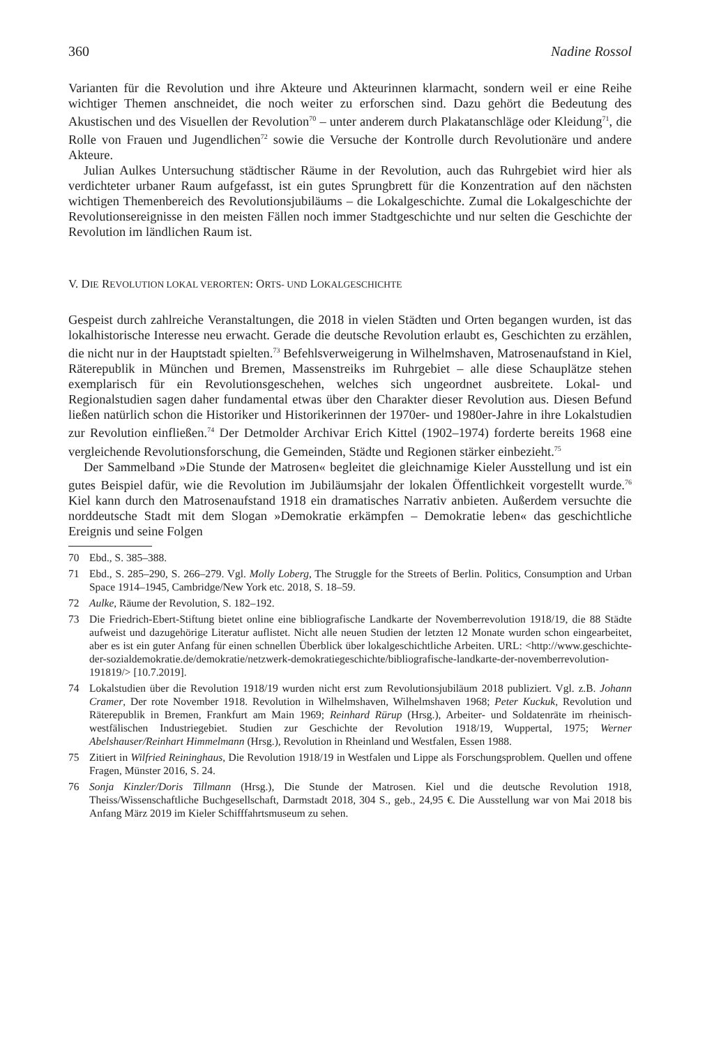360 Nadine Rossol
Varianten für die Revolution und ihre Akteure und Akteurinnen klarmacht, sondern weil er eine Reihe wichtiger Themen anschneidet, die noch weiter zu erforschen sind. Dazu gehört die Bedeutung des Akustischen und des Visuellen der Revolution<sup>70</sup> – unter anderem durch Plakatanschläge oder Kleidung<sup>71</sup>, die Rolle von Frauen und Jugendlichen<sup>72</sup> sowie die Versuche der Kontrolle durch Revolutionäre und andere Akteure.
Julian Aulkes Untersuchung städtischer Räume in der Revolution, auch das Ruhrgebiet wird hier als verdichteter urbaner Raum aufgefasst, ist ein gutes Sprungbrett für die Konzentration auf den nächsten wichtigen Themenbereich des Revolutionsjubiläums – die Lokalgeschichte. Zumal die Lokalgeschichte der Revolutionsereignisse in den meisten Fällen noch immer Stadtgeschichte und nur selten die Geschichte der Revolution im ländlichen Raum ist.
V. DIE REVOLUTION LOKAL VERORTEN: ORTS- UND LOKALGESCHICHTE
Gespeist durch zahlreiche Veranstaltungen, die 2018 in vielen Städten und Orten begangen wurden, ist das lokalhistorische Interesse neu erwacht. Gerade die deutsche Revolution erlaubt es, Geschichten zu erzählen, die nicht nur in der Hauptstadt spielten.<sup>73</sup> Befehlsverweigerung in Wilhelmshaven, Matrosenaufstand in Kiel, Räterepublik in München und Bremen, Massenstreiks im Ruhrgebiet – alle diese Schauplätze stehen exemplarisch für ein Revolutionsgeschehen, welches sich ungeordnet ausbreitete. Lokal- und Regionalstudien sagen daher fundamental etwas über den Charakter dieser Revolution aus. Diesen Befund ließen natürlich schon die Historiker und Historikerinnen der 1970er- und 1980er-Jahre in ihre Lokalstudien zur Revolution einfließen.<sup>74</sup> Der Detmolder Archivar Erich Kittel (1902–1974) forderte bereits 1968 eine vergleichende Revolutionsforschung, die Gemeinden, Städte und Regionen stärker einbezieht.<sup>75</sup>
Der Sammelband »Die Stunde der Matrosen« begleitet die gleichnamige Kieler Ausstellung und ist ein gutes Beispiel dafür, wie die Revolution im Jubiläumsjahr der lokalen Öffentlichkeit vorgestellt wurde.<sup>76</sup> Kiel kann durch den Matrosenaufstand 1918 ein dramatisches Narrativ anbieten. Außerdem versuchte die norddeutsche Stadt mit dem Slogan »Demokratie erkämpfen – Demokratie leben« das geschichtliche Ereignis und seine Folgen
70 Ebd., S. 385–388.
71 Ebd., S. 285–290, S. 266–279. Vgl. Molly Loberg, The Struggle for the Streets of Berlin. Politics, Consumption and Urban Space 1914–1945, Cambridge/New York etc. 2018, S. 18–59.
72 Aulke, Räume der Revolution, S. 182–192.
73 Die Friedrich-Ebert-Stiftung bietet online eine bibliografische Landkarte der Novemberrevolution 1918/19, die 88 Städte aufweist und dazugehörige Literatur auflistet. Nicht alle neuen Studien der letzten 12 Monate wurden schon eingearbeitet, aber es ist ein guter Anfang für einen schnellen Überblick über lokalgeschichtliche Arbeiten. URL: <http://www.geschichte-der-sozialdemokratie.de/demokratie/netzwerk-demokratiegeschichte/bibliografische-landkarte-der-novemberrevolution-191819/> [10.7.2019].
74 Lokalstudien über die Revolution 1918/19 wurden nicht erst zum Revolutionsjubiläum 2018 publiziert. Vgl. z.B. Johann Cramer, Der rote November 1918. Revolution in Wilhelmshaven, Wilhelmshaven 1968; Peter Kuckuk, Revolution und Räterepublik in Bremen, Frankfurt am Main 1969; Reinhard Rürup (Hrsg.), Arbeiter- und Soldatenräte im rheinisch-westfälischen Industriegebiet. Studien zur Geschichte der Revolution 1918/19, Wuppertal, 1975; Werner Abelshauser/Reinhart Himmelmann (Hrsg.), Revolution in Rheinland und Westfalen, Essen 1988.
75 Zitiert in Wilfried Reininghaus, Die Revolution 1918/19 in Westfalen und Lippe als Forschungsproblem. Quellen und offene Fragen, Münster 2016, S. 24.
76 Sonja Kinzler/Doris Tillmann (Hrsg.), Die Stunde der Matrosen. Kiel und die deutsche Revolution 1918, Theiss/Wissenschaftliche Buchgesellschaft, Darmstadt 2018, 304 S., geb., 24,95 €. Die Ausstellung war von Mai 2018 bis Anfang März 2019 im Kieler Schifffahrtsmuseum zu sehen.